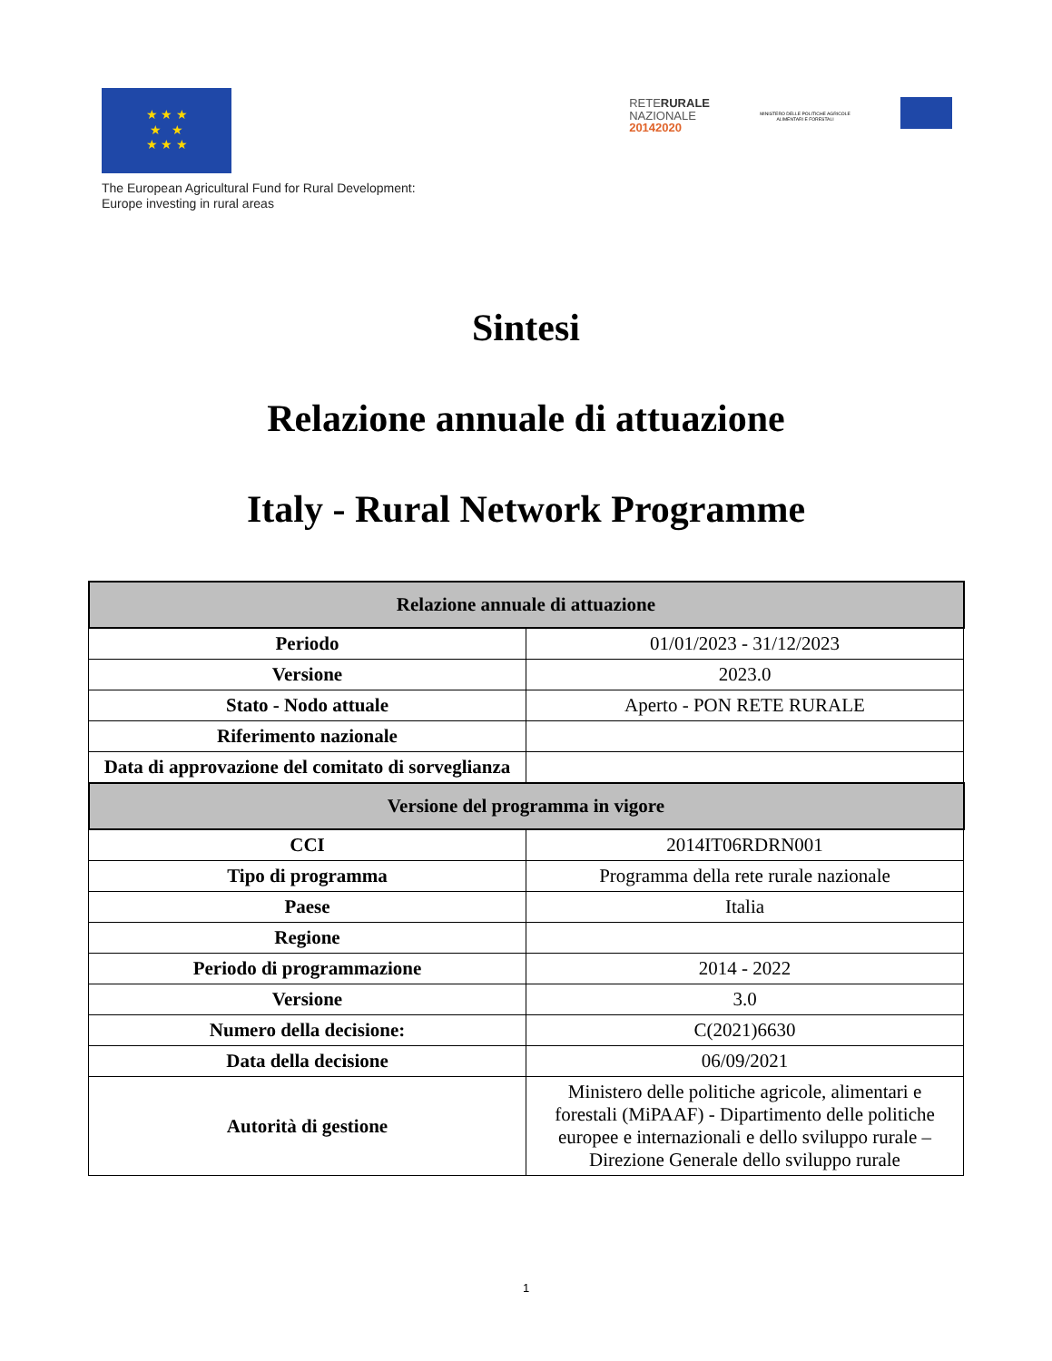★ ★ ★
★ ★
★ ★ ★
The European Agricultural Fund for Rural Development:
Europe investing in rural areas
RETERURALE
NAZIONALE
20142020
MINISTERO DELLE POLITICHE AGRICOLE ALIMENTARI E FORESTALI
Sintesi
Relazione annuale di attuazione
Italy - Rural Network Programme
| Relazione annuale di attuazione | |
| --- | --- |
| Periodo | 01/01/2023 - 31/12/2023 |
| Versione | 2023.0 |
| Stato - Nodo attuale | Aperto - PON RETE RURALE |
| Riferimento nazionale | |
| Data di approvazione del comitato di sorveglianza | |
| Versione del programma in vigore | |
| CCI | 2014IT06RDRN001 |
| Tipo di programma | Programma della rete rurale nazionale |
| Paese | Italia |
| Regione | |
| Periodo di programmazione | 2014 - 2022 |
| Versione | 3.0 |
| Numero della decisione: | C(2021)6630 |
| Data della decisione | 06/09/2021 |
| Autorità di gestione | Ministero delle politiche agricole, alimentari e forestali (MiPAAF) - Dipartimento delle politiche europee e internazionali e dello sviluppo rurale – Direzione Generale dello sviluppo rurale |
1